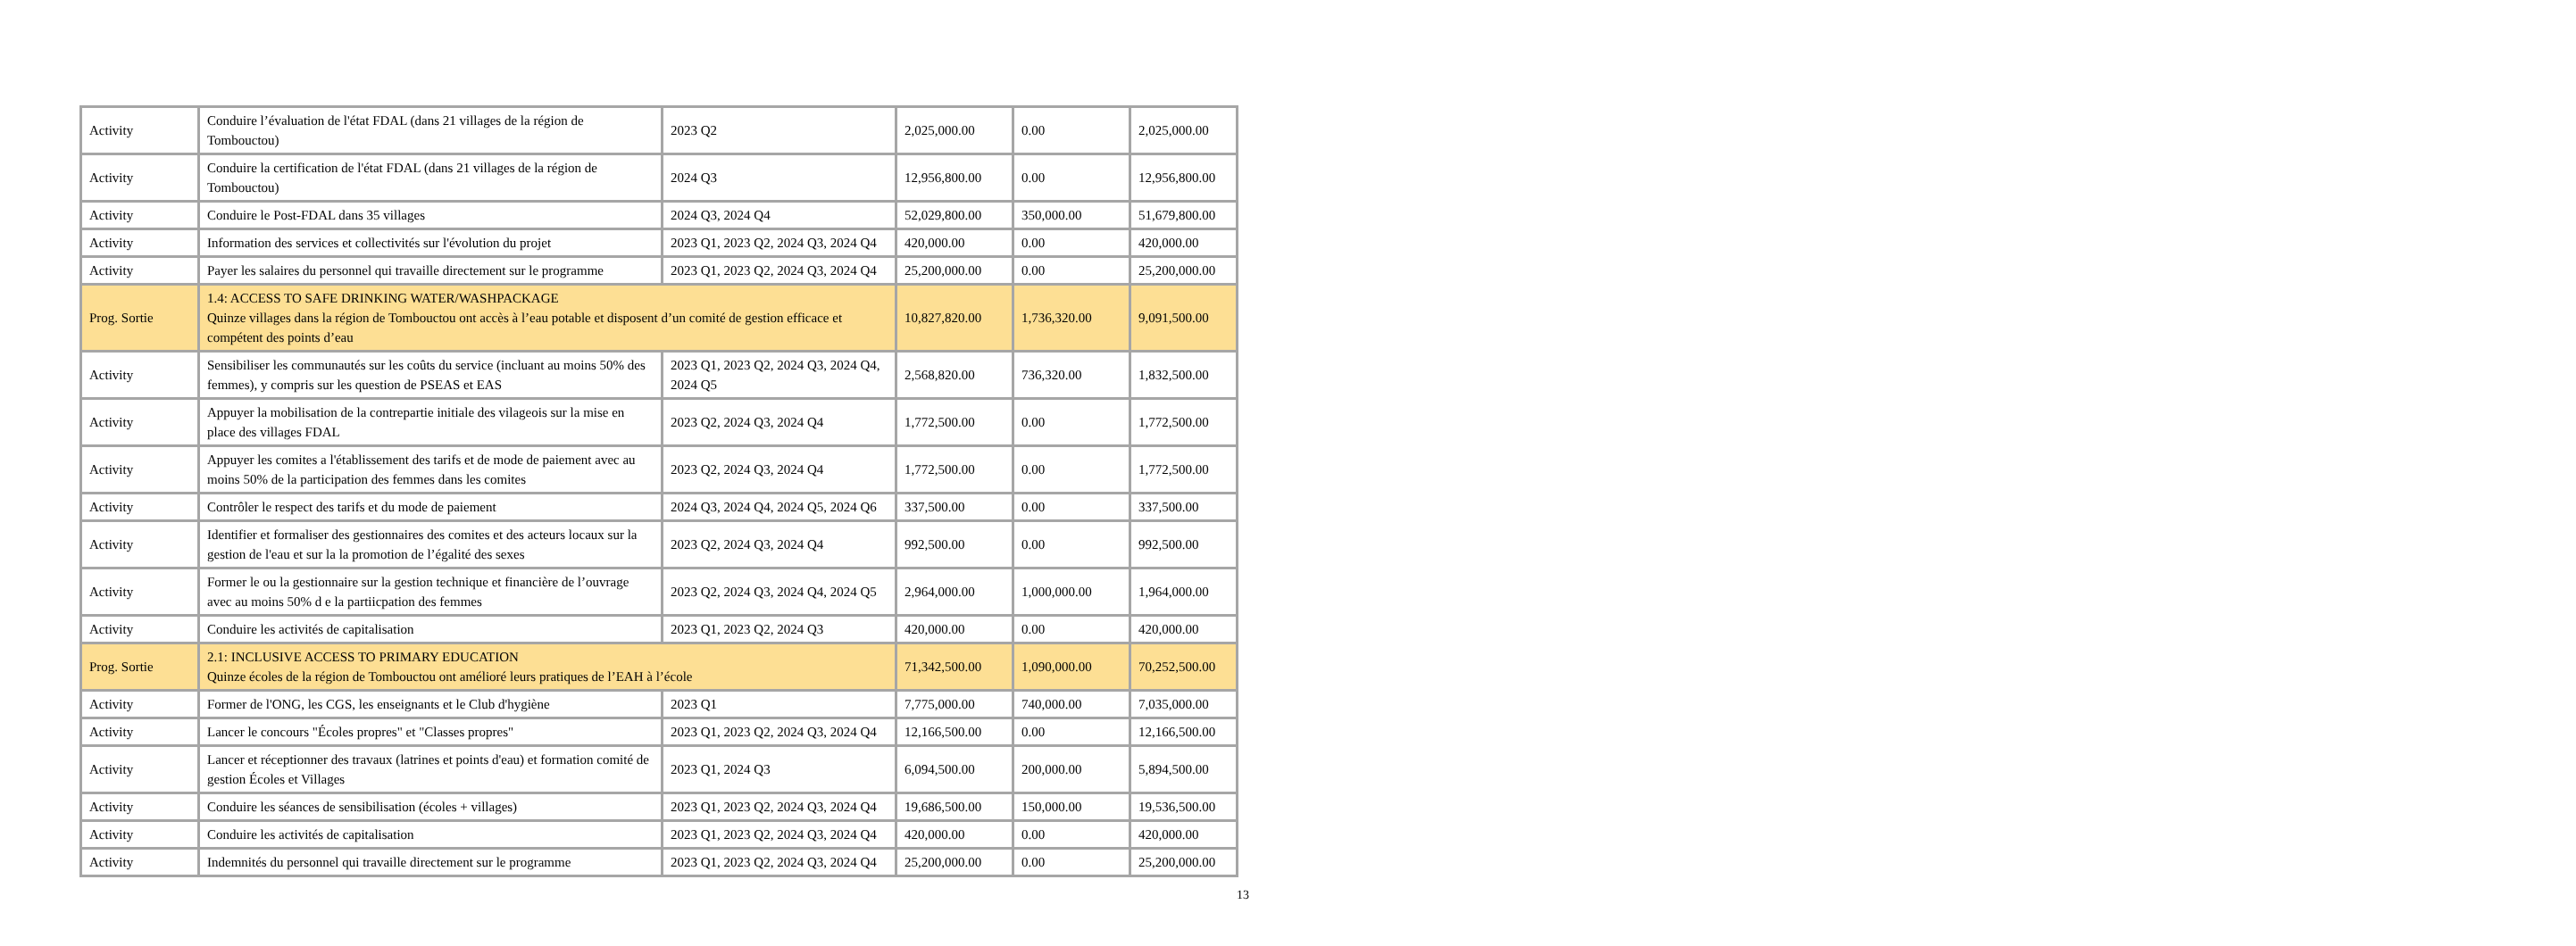| Activity | Conduire l’évaluation de l'état FDAL (dans 21 villages de la région de Tombouctou) | 2023 Q2 | 2,025,000.00 | 0.00 | 2,025,000.00 |
| Activity | Conduire la certification de l'état FDAL (dans 21 villages de la région de Tombouctou) | 2024 Q3 | 12,956,800.00 | 0.00 | 12,956,800.00 |
| Activity | Conduire le Post-FDAL dans 35 villages | 2024 Q3, 2024 Q4 | 52,029,800.00 | 350,000.00 | 51,679,800.00 |
| Activity | Information des services et collectivités sur l'évolution du projet | 2023 Q1, 2023 Q2, 2024 Q3, 2024 Q4 | 420,000.00 | 0.00 | 420,000.00 |
| Activity | Payer les salaires du personnel qui travaille directement sur le programme | 2023 Q1, 2023 Q2, 2024 Q3, 2024 Q4 | 25,200,000.00 | 0.00 | 25,200,000.00 |
| Prog. Sortie | 1.4: ACCESS TO SAFE DRINKING WATER/WASHPACKAGE Quinze villages dans la région de Tombouctou ont accès à l’eau potable et disposent d’un comité de gestion efficace et compétent des points d’eau | | 10,827,820.00 | 1,736,320.00 | 9,091,500.00 |
| Activity | Sensibiliser les communautés sur les coûts du service (incluant au moins 50% des femmes), y compris sur les question de PSEAS et EAS | 2023 Q1, 2023 Q2, 2024 Q3, 2024 Q4, 2024 Q5 | 2,568,820.00 | 736,320.00 | 1,832,500.00 |
| Activity | Appuyer la mobilisation de la contrepartie initiale des vilageois sur la mise en place des villages FDAL | 2023 Q2, 2024 Q3, 2024 Q4 | 1,772,500.00 | 0.00 | 1,772,500.00 |
| Activity | Appuyer les comites a l'établissement des tarifs et de mode de paiement avec au moins 50% de la participation des femmes dans les comites | 2023 Q2, 2024 Q3, 2024 Q4 | 1,772,500.00 | 0.00 | 1,772,500.00 |
| Activity | Contrôler le respect des tarifs et du mode de paiement | 2024 Q3, 2024 Q4, 2024 Q5, 2024 Q6 | 337,500.00 | 0.00 | 337,500.00 |
| Activity | Identifier et formaliser des gestionnaires des comites et des acteurs locaux sur la gestion de l'eau et sur la la promotion de l’égalité des sexes | 2023 Q2, 2024 Q3, 2024 Q4 | 992,500.00 | 0.00 | 992,500.00 |
| Activity | Former le ou la gestionnaire sur la gestion technique et financière de l’ouvrage avec au moins 50% d e la partiicpation des femmes | 2023 Q2, 2024 Q3, 2024 Q4, 2024 Q5 | 2,964,000.00 | 1,000,000.00 | 1,964,000.00 |
| Activity | Conduire les activités de capitalisation | 2023 Q1, 2023 Q2, 2024 Q3 | 420,000.00 | 0.00 | 420,000.00 |
| Prog. Sortie | 2.1: INCLUSIVE ACCESS TO PRIMARY EDUCATION Quinze écoles de la région de Tombouctou ont amélioré leurs pratiques de l’EAH à l’école | | 71,342,500.00 | 1,090,000.00 | 70,252,500.00 |
| Activity | Former de l'ONG, les CGS, les enseignants et le Club d'hygiène | 2023 Q1 | 7,775,000.00 | 740,000.00 | 7,035,000.00 |
| Activity | Lancer le concours "Écoles propres" et "Classes propres" | 2023 Q1, 2023 Q2, 2024 Q3, 2024 Q4 | 12,166,500.00 | 0.00 | 12,166,500.00 |
| Activity | Lancer et réceptionner des travaux (latrines et points d'eau) et formation comité de gestion Écoles et Villages | 2023 Q1, 2024 Q3 | 6,094,500.00 | 200,000.00 | 5,894,500.00 |
| Activity | Conduire les séances de sensibilisation (écoles + villages) | 2023 Q1, 2023 Q2, 2024 Q3, 2024 Q4 | 19,686,500.00 | 150,000.00 | 19,536,500.00 |
| Activity | Conduire les activités de capitalisation | 2023 Q1, 2023 Q2, 2024 Q3, 2024 Q4 | 420,000.00 | 0.00 | 420,000.00 |
| Activity | Indemnités du personnel qui travaille directement sur le programme | 2023 Q1, 2023 Q2, 2024 Q3, 2024 Q4 | 25,200,000.00 | 0.00 | 25,200,000.00 |
13